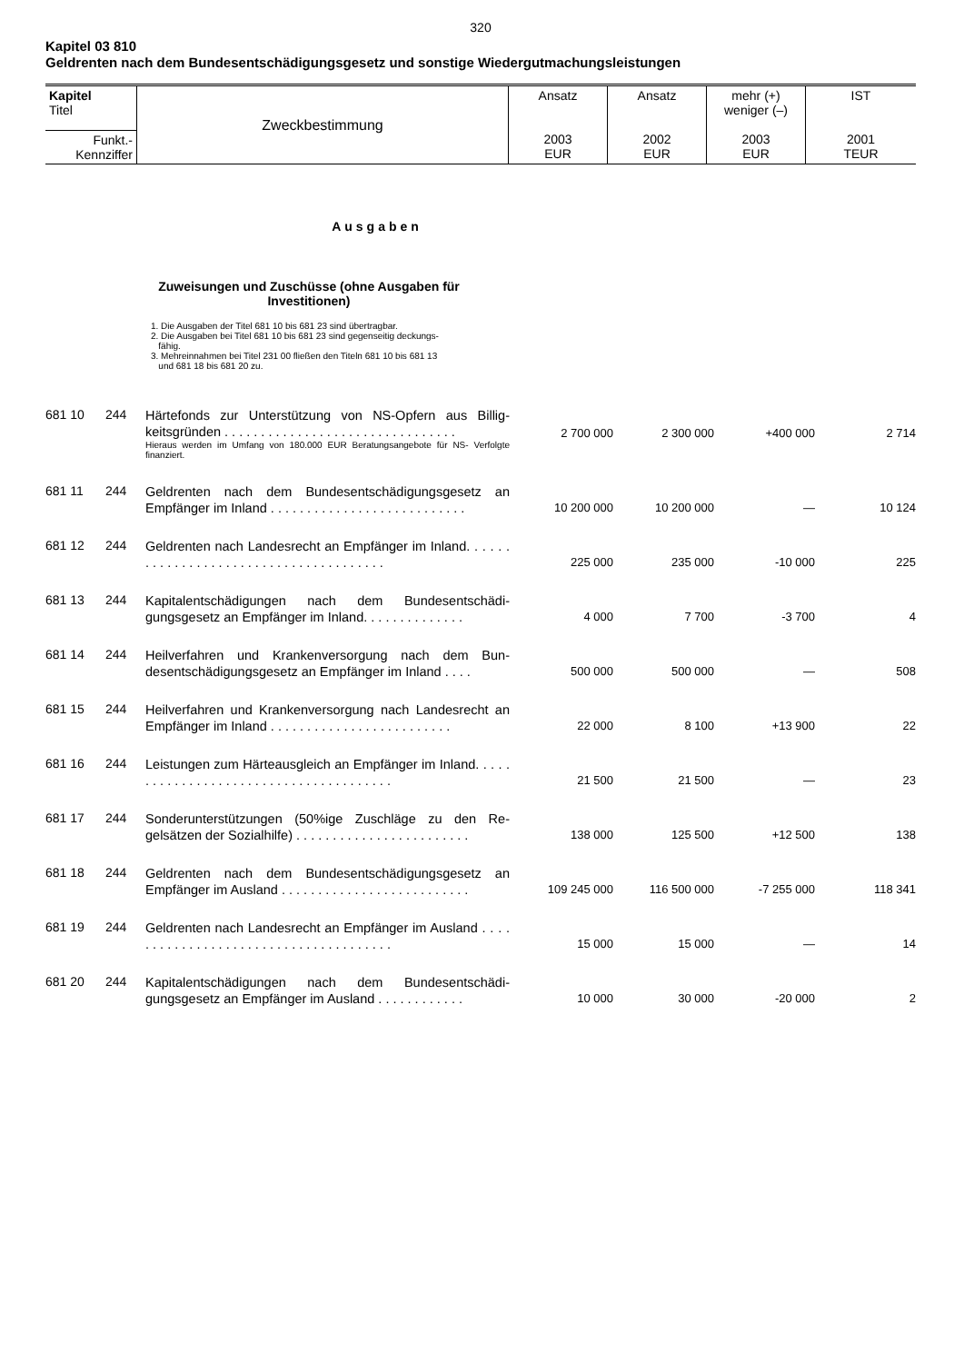320
Kapitel 03 810
Geldrenten nach dem Bundesentschädigungsgesetz und sonstige Wiedergutmachungsleistungen
| Kapitel Titel | Zweckbestimmung | Ansatz 2003 EUR | Ansatz 2002 EUR | mehr (+) weniger (–) 2003 EUR | IST 2001 TEUR |
| Funkt.- Kennziffer | | | | | |
Ausgaben
Zuweisungen und Zuschüsse (ohne Ausgaben für Investitionen)
1. Die Ausgaben der Titel 681 10 bis 681 23 sind übertragbar.
2. Die Ausgaben bei Titel 681 10 bis 681 23 sind gegenseitig deckungs-
fähig.
3. Mehreinnahmen bei Titel 231 00 fließen den Titeln 681 10 bis 681 13
und 681 18 bis 681 20 zu.
| 681 10 | 244 | Härtefonds zur Unterstützung von NS-Opfern aus Billig­keitsgründen . . . . . . . . . . . . . . . . . . . . . . . . . . . . . . . . Hieraus werden im Umfang von 180.000 EUR Beratungsangebote für NS- Verfolgte finanziert. | 2 700 000 | 2 300 000 | +400 000 | 2 714 |
| 681 11 | 244 | Geldrenten nach dem Bundesentschädigungsgesetz an Empfänger im Inland . . . . . . . . . . . . . . . . . . . . . . . . . . . | 10 200 000 | 10 200 000 | — | 10 124 |
| 681 12 | 244 | Geldrenten nach Landesrecht an Empfänger im Inland. . . . . . . . . . . . . . . . . . . . . . . . . . . . . . . . . . . . . . . | 225 000 | 235 000 | -10 000 | 225 |
| 681 13 | 244 | Kapitalentschädigungen nach dem Bundesentschädi­gungsgesetz an Empfänger im Inland. . . . . . . . . . . . . . | 4 000 | 7 700 | -3 700 | 4 |
| 681 14 | 244 | Heilverfahren und Krankenversorgung nach dem Bun­desentschädigungsgesetz an Empfänger im Inland . . . . | 500 000 | 500 000 | — | 508 |
| 681 15 | 244 | Heilverfahren und Krankenversorgung nach Landesrecht an Empfänger im Inland . . . . . . . . . . . . . . . . . . . . . . . . . | 22 000 | 8 100 | +13 900 | 22 |
| 681 16 | 244 | Leistungen zum Härteausgleich an Empfänger im Inland. . . . . . . . . . . . . . . . . . . . . . . . . . . . . . . . . . . . . . . | 21 500 | 21 500 | — | 23 |
| 681 17 | 244 | Sonderunterstützungen (50%ige Zuschläge zu den Re­gelsätzen der Sozialhilfe) . . . . . . . . . . . . . . . . . . . . . . . . | 138 000 | 125 500 | +12 500 | 138 |
| 681 18 | 244 | Geldrenten nach dem Bundesentschädigungsgesetz an Empfänger im Ausland . . . . . . . . . . . . . . . . . . . . . . . . . . | 109 245 000 | 116 500 000 | -7 255 000 | 118 341 |
| 681 19 | 244 | Geldrenten nach Landesrecht an Empfänger im Ausland . . . . . . . . . . . . . . . . . . . . . . . . . . . . . . . . . . . . . . | 15 000 | 15 000 | — | 14 |
| 681 20 | 244 | Kapitalentschädigungen nach dem Bundesentschädi­gungsgesetz an Empfänger im Ausland . . . . . . . . . . . . | 10 000 | 30 000 | -20 000 | 2 |